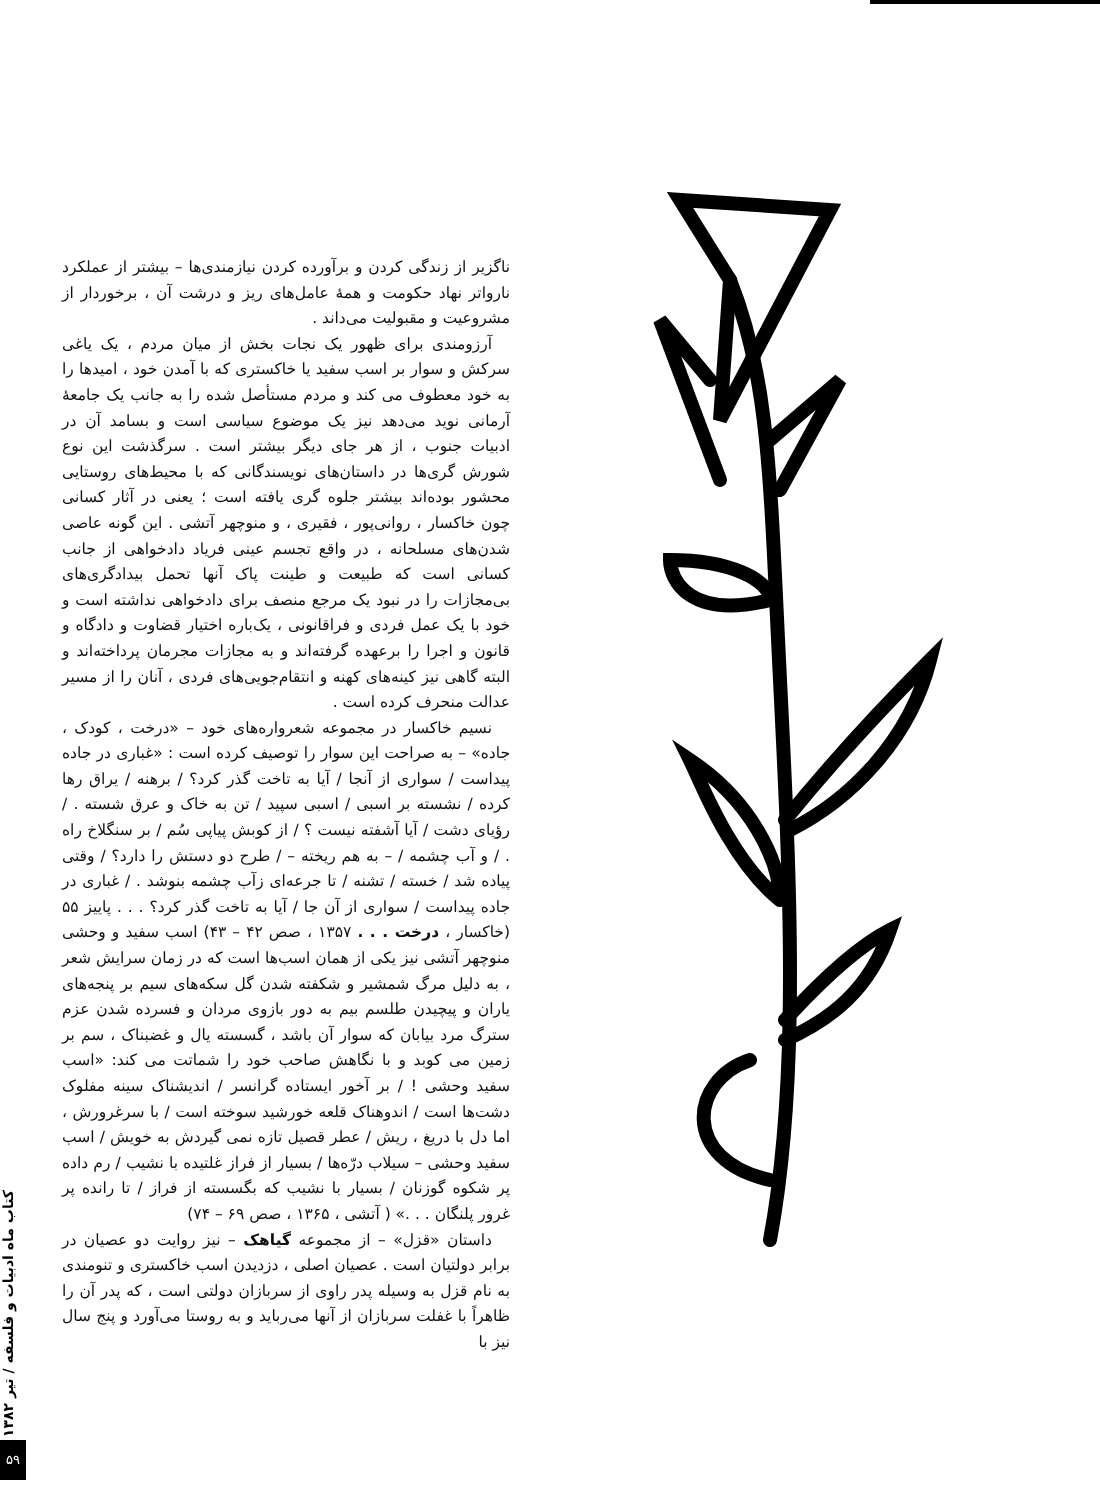ناگزیر از زندگی کردن و برآورده کردن نیازمندی‌ها – بیشتر از عملکرد نارواتر نهاد حکومت و همهٔ عامل‌های ریز و درشت آن ، برخوردار از مشروعیت و مقبولیت می‌داند .
آرزومندی برای ظهور یک نجات بخش از میان مردم ، یک یاغی سرکش و سوار بر اسب سفید یا خاکستری که با آمدن خود ، امیدها را به خود معطوف می کند و مردم مستأصل شده را به جانب یک جامعهٔ آرمانی نوید می‌دهد نیز یک موضوع سیاسی است و بسامد آن در ادبیات جنوب ، از هر جای دیگر بیشتر است . سرگذشت این نوع شورش گری‌ها در داستان‌های نویسندگانی که با محیط‌های روستایی محشور بوده‌اند بیشتر جلوه گری یافته است ؛ یعنی در آثار کسانی چون خاکسار ، روانی‌پور ، فقیری ، و منوچهر آتشی . این گونه عاصی شدن‌های مسلحانه ، در واقع تجسم عینی فریاد دادخواهی از جانب کسانی است که طبیعت و طینت پاک آنها تحمل بیدادگری‌های بی‌مجازات را در نبود یک مرجع منصف برای دادخواهی نداشته است و خود با یک عمل فردی و فراقانونی ، یک‌باره اختیار قضاوت و دادگاه و قانون و اجرا را برعهده گرفته‌اند و به مجازات مجرمان پرداخته‌اند و البته گاهی نیز کینه‌های کهنه و انتقام‌جویی‌های فردی ، آنان را از مسیر عدالت منحرف کرده است .
نسیم خاکسار در مجموعه شعرواره‌های خود – «درخت ، کودک ، جاده» – به صراحت این سوار را توصیف کرده است : «غباری در جاده پیداست / سواری از آنجا / آیا به تاخت گذر کرد؟ / برهنه / یراق رها کرده / نشسته بر اسبی / اسبی سپید / تن به خاک و عرق شسته . / رؤیای دشت / آیا آشفته نیست ؟ / از کوبش پیاپی سُم / بر سنگلاخ راه . / و آب چشمه / – به هم ریخته – / طرح دو دستش را دارد؟ / وقتی پیاده شد / خسته / تشنه / تا جرعه‌ای زآب چشمه بنوشد . / غباری در جاده پیداست / سواری از آن جا / آیا به تاخت گذر کرد؟ . . . پاییز ۵۵ (خاکسار ، درخت . . . ۱۳۵۷ ، صص ۴۲ – ۴۳) اسب سفید و وحشی منوچهر آتشی نیز یکی از همان اسب‌ها است که در زمان سرایش شعر ، به دلیل مرگ شمشیر و شکفته شدن گل سکه‌های سیم بر پنجه‌های یاران و پیچیدن طلسم بیم به دور بازوی مردان و فسرده شدن عزم سترگ مرد بیابان که سوار آن باشد ، گسسته یال و غضبناک ، سم بر زمین می کوبد و با نگاهش صاحب خود را شماتت می کند: «اسب سفید وحشی ! / بر آخور ایستاده گرانسر / اندیشناک سینه مفلوک دشت‌ها است / اندوهناک قلعه خورشید سوخته است / با سرغرورش ، اما دل با دریغ ، ریش / عطر قصیل تازه نمی گیردش به خویش / اسب سفید وحشی – سیلاب درّه‌ها / بسیار از فراز غلتیده با نشیب / رم داده پر شکوه گوزنان / بسیار با نشیب که بگسسته از فراز / تا رانده پر غرور پلنگان . . .» ( آتشی ، ۱۳۶۵ ، صص ۶۹ – ۷۴)
داستان «قزل» – از مجموعه گیاهک – نیز روایت دو عصیان در برابر دولتیان است . عصیان اصلی ، دزدیدن اسب خاکستری و تنومندی به نام قزل به وسیله پدر راوی از سربازان دولتی است ، که پدر آن را ظاهراً با غفلت سربازان از آنها می‌رباید و به روستا می‌آورد و پنج سال نیز با
کتاب ماه ادبیات و فلسفه / تیر ۱۳۸۲
۵۹